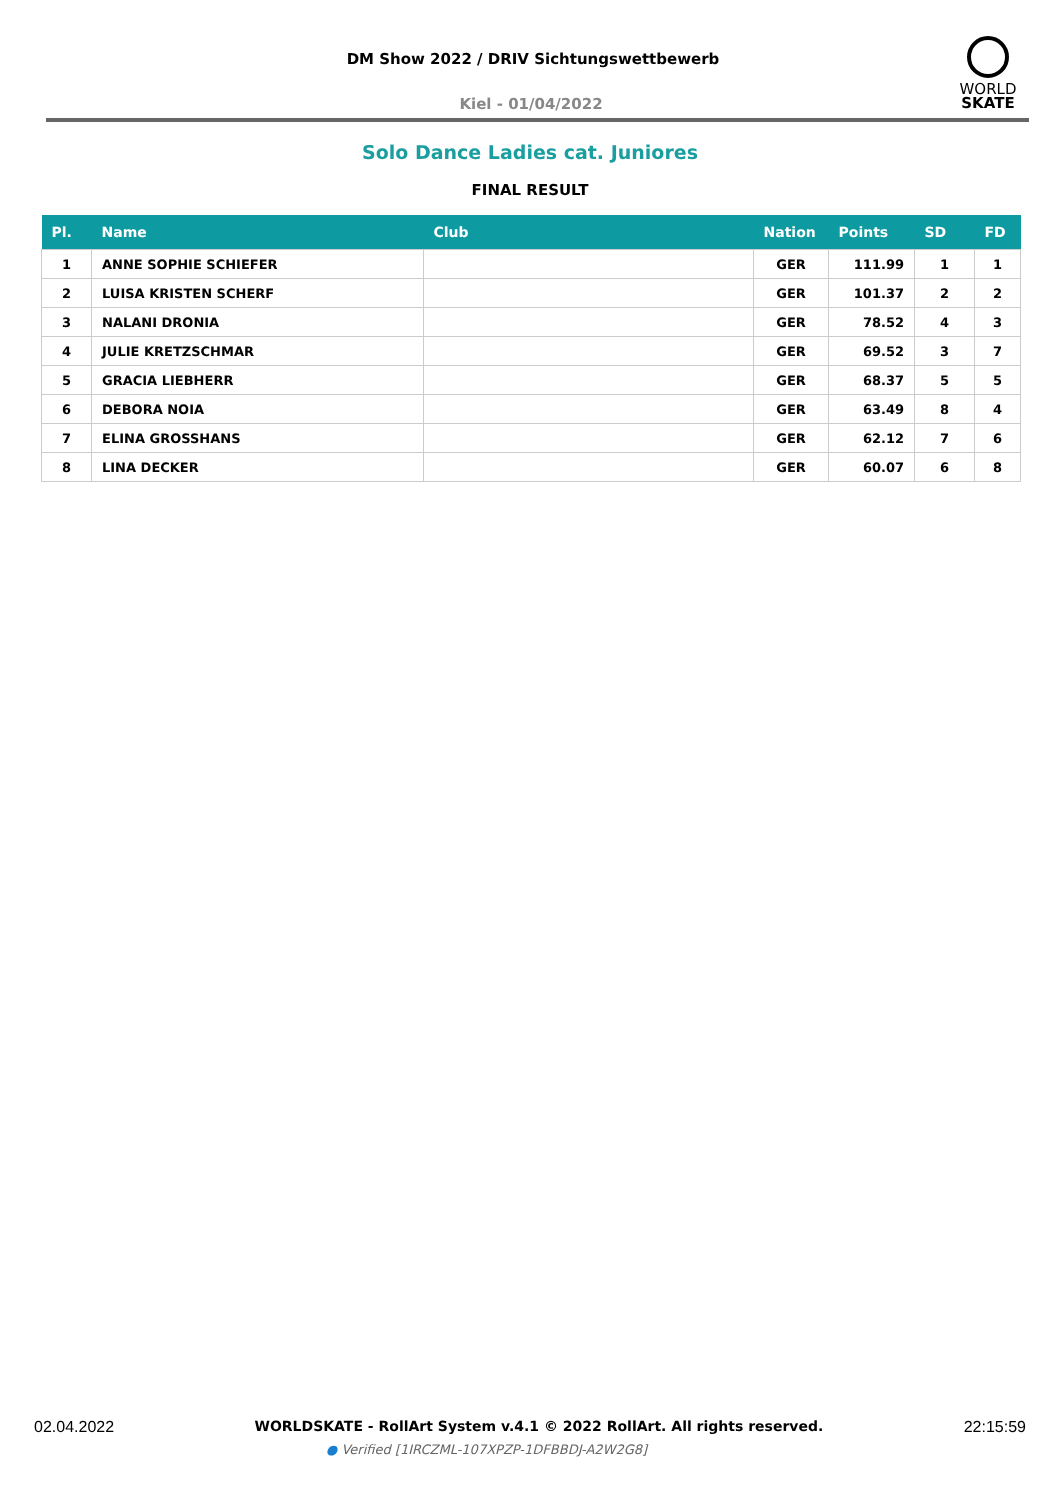DM Show 2022 / DRIV Sichtungswettbewerb
Kiel - 01/04/2022
WORLD
SKATE
Solo Dance Ladies cat. Juniores
FINAL RESULT
| Pl. | Name | Club | Nation | Points | SD | FD |
| --- | --- | --- | --- | --- | --- | --- |
| 1 | ANNE SOPHIE SCHIEFER | | GER | 111.99 | 1 | 1 |
| 2 | LUISA KRISTEN SCHERF | | GER | 101.37 | 2 | 2 |
| 3 | NALANI DRONIA | | GER | 78.52 | 4 | 3 |
| 4 | JULIE KRETZSCHMAR | | GER | 69.52 | 3 | 7 |
| 5 | GRACIA LIEBHERR | | GER | 68.37 | 5 | 5 |
| 6 | DEBORA NOIA | | GER | 63.49 | 8 | 4 |
| 7 | ELINA GROSSHANS | | GER | 62.12 | 7 | 6 |
| 8 | LINA DECKER | | GER | 60.07 | 6 | 8 |
02.04.2022 WORLDSKATE - RollArt System v.4.1 © 2022 RollArt. All rights reserved. 22:15:59
● Verified [1IRCZML-107XPZP-1DFBBDJ-A2W2G8]